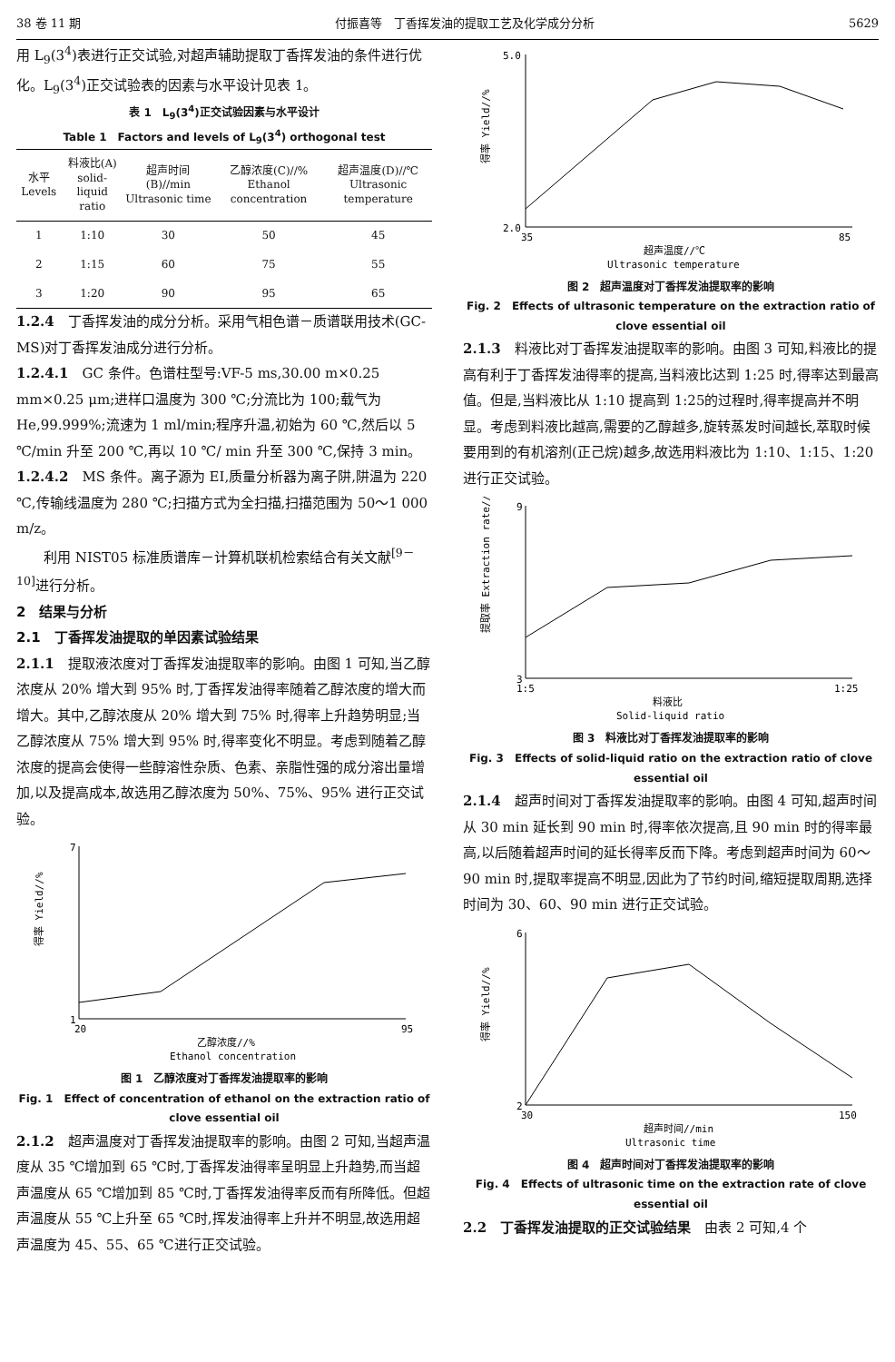38 卷 11 期 付振喜等　丁香挥发油的提取工艺及化学成分分析 5629
用 L<sub>9</sub>(3<sup>4</sup>)表进行正交试验,对超声辅助提取丁香挥发油的条件进行优化。L<sub>9</sub>(3<sup>4</sup>)正交试验表的因素与水平设计见表 1。
表 1　L<sub>9</sub>(3<sup>4</sup>)正交试验因素与水平设计
Table 1　Factors and levels of L<sub>9</sub>(3<sup>4</sup>) orthogonal test
| 水平 Levels | 料液比(A) solid-liquid ratio | 超声时间(B)//min Ultrasonic time | 乙醇浓度(C)//% Ethanol concentration | 超声温度(D)//℃ Ultrasonic temperature |
| --- | --- | --- | --- | --- |
| 1 | 1:10 | 30 | 50 | 45 |
| 2 | 1:15 | 60 | 75 | 55 |
| 3 | 1:20 | 90 | 95 | 65 |
1.2.4　丁香挥发油的成分分析。采用气相色谱－质谱联用技术(GC-MS)对丁香挥发油成分进行分析。
1.2.4.1　GC 条件。色谱柱型号:VF-5 ms,30.00 m×0.25 mm×0.25 μm;进样口温度为 300 ℃;分流比为 100;载气为 He,99.999%;流速为 1 ml/min;程序升温,初始为 60 ℃,然后以 5 ℃/min 升至 200 ℃,再以 10 ℃/ min 升至 300 ℃,保持 3 min。
1.2.4.2　MS 条件。离子源为 EI,质量分析器为离子阱,阱温为 220 ℃,传输线温度为 280 ℃;扫描方式为全扫描,扫描范围为 50～1 000 m/z。
　　利用 NIST05 标准质谱库－计算机联机检索结合有关文献<sup>[9－10]</sup>进行分析。
2　结果与分析
2.1　丁香挥发油提取的单因素试验结果
2.1.1　提取液浓度对丁香挥发油提取率的影响。由图 1 可知,当乙醇浓度从 20% 增大到 95% 时,丁香挥发油得率随着乙醇浓度的增大而增大。其中,乙醇浓度从 20% 增大到 75% 时,得率上升趋势明显;当乙醇浓度从 75% 增大到 95% 时,得率变化不明显。考虑到随着乙醇浓度的提高会使得一些醇溶性杂质、色素、亲脂性强的成分溶出量增加,以及提高成本,故选用乙醇浓度为 50%、75%、95% 进行正交试验。
1
7
20
95
得率 Yield//%
乙醇浓度//%
Ethanol concentration
图 1　乙醇浓度对丁香挥发油提取率的影响
Fig. 1　Effect of concentration of ethanol on the extraction ratio of clove essential oil
2.1.2　超声温度对丁香挥发油提取率的影响。由图 2 可知,当超声温度从 35 ℃增加到 65 ℃时,丁香挥发油得率呈明显上升趋势,而当超声温度从 65 ℃增加到 85 ℃时,丁香挥发油得率反而有所降低。但超声温度从 55 ℃上升至 65 ℃时,挥发油得率上升并不明显,故选用超声温度为 45、55、65 ℃进行正交试验。
2.0
5.0
35
85
得率 Yield//%
超声温度//℃
Ultrasonic temperature
图 2　超声温度对丁香挥发油提取率的影响
Fig. 2　Effects of ultrasonic temperature on the extraction ratio of clove essential oil
2.1.3　料液比对丁香挥发油提取率的影响。由图 3 可知,料液比的提高有利于丁香挥发油得率的提高,当料液比达到 1:25 时,得率达到最高值。但是,当料液比从 1:10 提高到 1:25的过程时,得率提高并不明显。考虑到料液比越高,需要的乙醇越多,旋转蒸发时间越长,萃取时候要用到的有机溶剂(正己烷)越多,故选用料液比为 1:10、1:15、1:20 进行正交试验。
3
9
1:5
1:25
提取率 Extraction rate//%
料液比
Solid-liquid ratio
图 3　料液比对丁香挥发油提取率的影响
Fig. 3　Effects of solid-liquid ratio on the extraction ratio of clove essential oil
2.1.4　超声时间对丁香挥发油提取率的影响。由图 4 可知,超声时间从 30 min 延长到 90 min 时,得率依次提高,且 90 min 时的得率最高,以后随着超声时间的延长得率反而下降。考虑到超声时间为 60～90 min 时,提取率提高不明显,因此为了节约时间,缩短提取周期,选择时间为 30、60、90 min 进行正交试验。
2
6
30
150
得率 Yield//%
超声时间//min
Ultrasonic time
图 4　超声时间对丁香挥发油提取率的影响
Fig. 4　Effects of ultrasonic time on the extraction rate of clove essential oil
2.2　丁香挥发油提取的正交试验结果　由表 2 可知,4 个